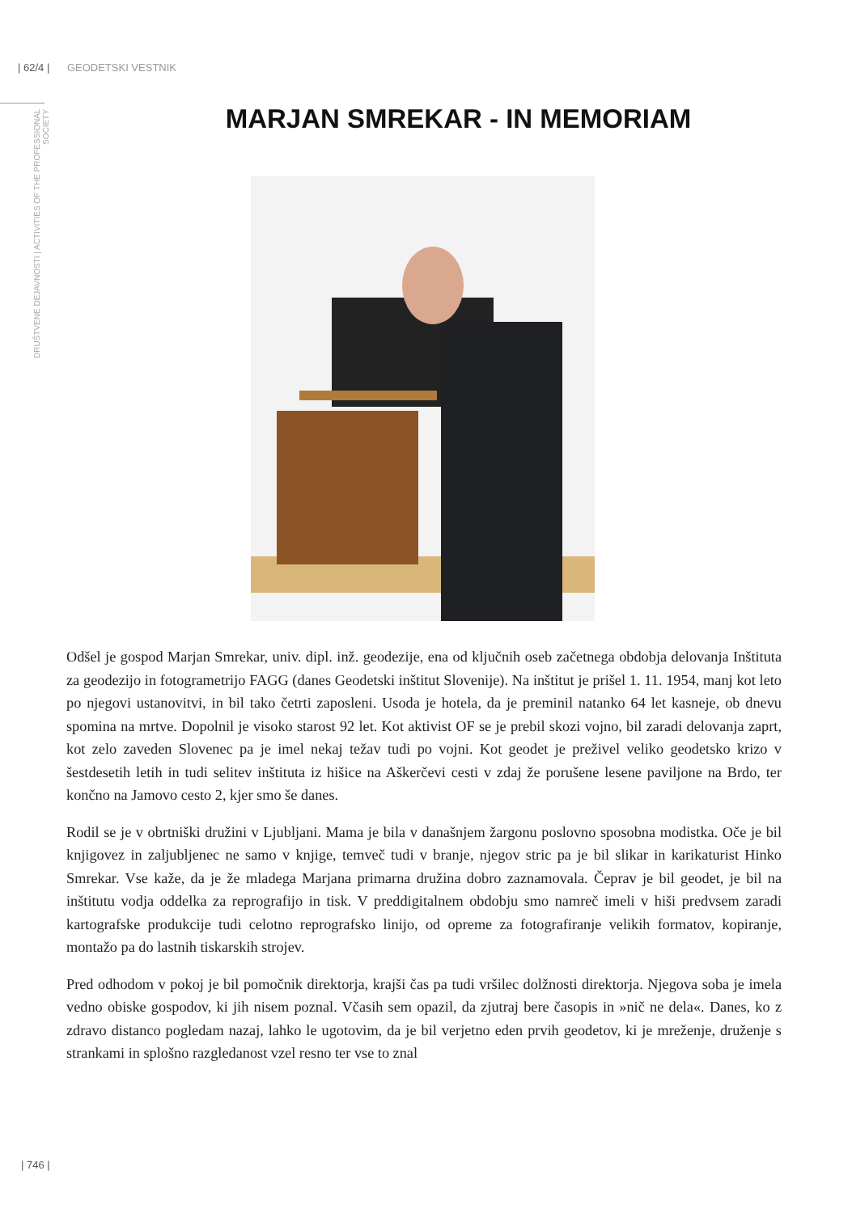| 62/4 | GEODETSKI VESTNIK
DRUŠTVENE DEJAVNOSTI | ACTIVITIES OF THE PROFESSIONAL SOCIETY
MARJAN SMREKAR - IN MEMORIAM
Odšel je gospod Marjan Smrekar, univ. dipl. inž. geodezije, ena od ključnih oseb začetnega obdobja delovanja Inštituta za geodezijo in fotogrametrijo FAGG (danes Geodetski inštitut Slovenije). Na inštitut je prišel 1. 11. 1954, manj kot leto po njegovi ustanovitvi, in bil tako četrti zaposleni. Usoda je hotela, da je preminil natanko 64 let kasneje, ob dnevu spomina na mrtve. Dopolnil je visoko starost 92 let. Kot aktivist OF se je prebil skozi vojno, bil zaradi delovanja zaprt, kot zelo zaveden Slovenec pa je imel nekaj težav tudi po vojni. Kot geodet je preživel veliko geodetsko krizo v šestdesetih letih in tudi selitev inštituta iz hišice na Aškerčevi cesti v zdaj že porušene lesene paviljone na Brdo, ter končno na Jamovo cesto 2, kjer smo še danes.
Rodil se je v obrtniški družini v Ljubljani. Mama je bila v današnjem žargonu poslovno sposobna modistka. Oče je bil knjigovez in zaljubljenec ne samo v knjige, temveč tudi v branje, njegov stric pa je bil slikar in karikaturist Hinko Smrekar. Vse kaže, da je že mladega Marjana primarna družina dobro zaznamovala. Čeprav je bil geodet, je bil na inštitutu vodja oddelka za reprografijo in tisk. V preddigitalnem obdobju smo namreč imeli v hiši predvsem zaradi kartografske produkcije tudi celotno reprografsko linijo, od opreme za fotografiranje velikih formatov, kopiranje, montažo pa do lastnih tiskarskih strojev.
Pred odhodom v pokoj je bil pomočnik direktorja, krajši čas pa tudi vršilec dolžnosti direktorja. Njegova soba je imela vedno obiske gospodov, ki jih nisem poznal. Včasih sem opazil, da zjutraj bere časopis in »nič ne dela«. Danes, ko z zdravo distanco pogledam nazaj, lahko le ugotovim, da je bil verjetno eden prvih geodetov, ki je mreženje, druženje s strankami in splošno razgledanost vzel resno ter vse to znal
| 746 |